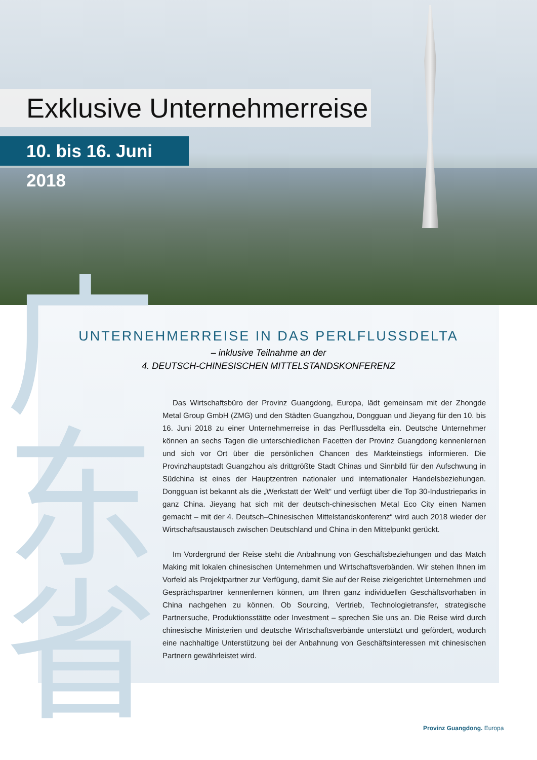Exklusive Unternehmerreise
10. bis 16. Juni 2018
广东省
UNTERNEHMERREISE IN DAS PERLFLUSSDELTA
– inklusive Teilnahme an der
4. DEUTSCH-CHINESISCHEN MITTELSTANDSKONFERENZ
Das Wirtschaftsbüro der Provinz Guangdong, Europa, lädt gemeinsam mit der Zhongde Metal Group GmbH (ZMG) und den Städten Guangzhou, Dongguan und Jieyang für den 10. bis 16. Juni 2018 zu einer Unternehmerreise in das Perlflussdelta ein. Deutsche Unternehmer können an sechs Tagen die unterschiedlichen Facetten der Provinz Guangdong kennenlernen und sich vor Ort über die persönlichen Chancen des Markteinstiegs informieren. Die Provinzhauptstadt Guangzhou als drittgrößte Stadt Chinas und Sinnbild für den Aufschwung in Südchina ist eines der Hauptzentren nationaler und internationaler Handelsbeziehungen. Dongguan ist bekannt als die „Werkstatt der Welt“ und verfügt über die Top 30-Industrieparks in ganz China. Jieyang hat sich mit der deutsch-chinesischen Metal Eco City einen Namen gemacht – mit der 4. Deutsch–Chinesischen Mittelstandskonferenz“ wird auch 2018 wieder der Wirtschaftsaustausch zwischen Deutschland und China in den Mittelpunkt gerückt.
Im Vordergrund der Reise steht die Anbahnung von Geschäftsbeziehungen und das Match Making mit lokalen chinesischen Unternehmen und Wirtschaftsverbänden. Wir stehen Ihnen im Vorfeld als Projektpartner zur Verfügung, damit Sie auf der Reise zielgerichtet Unternehmen und Gesprächspartner kennenlernen können, um Ihren ganz individuellen Geschäftsvorhaben in China nachgehen zu können. Ob Sourcing, Vertrieb, Technologietransfer, strategische Partnersuche, Produktionsstätte oder Investment – sprechen Sie uns an. Die Reise wird durch chinesische Ministerien und deutsche Wirtschaftsverbände unterstützt und gefördert, wodurch eine nachhaltige Unterstützung bei der Anbahnung von Geschäftsinteressen mit chinesischen Partnern gewährleistet wird.
Provinz Guangdong. Europa